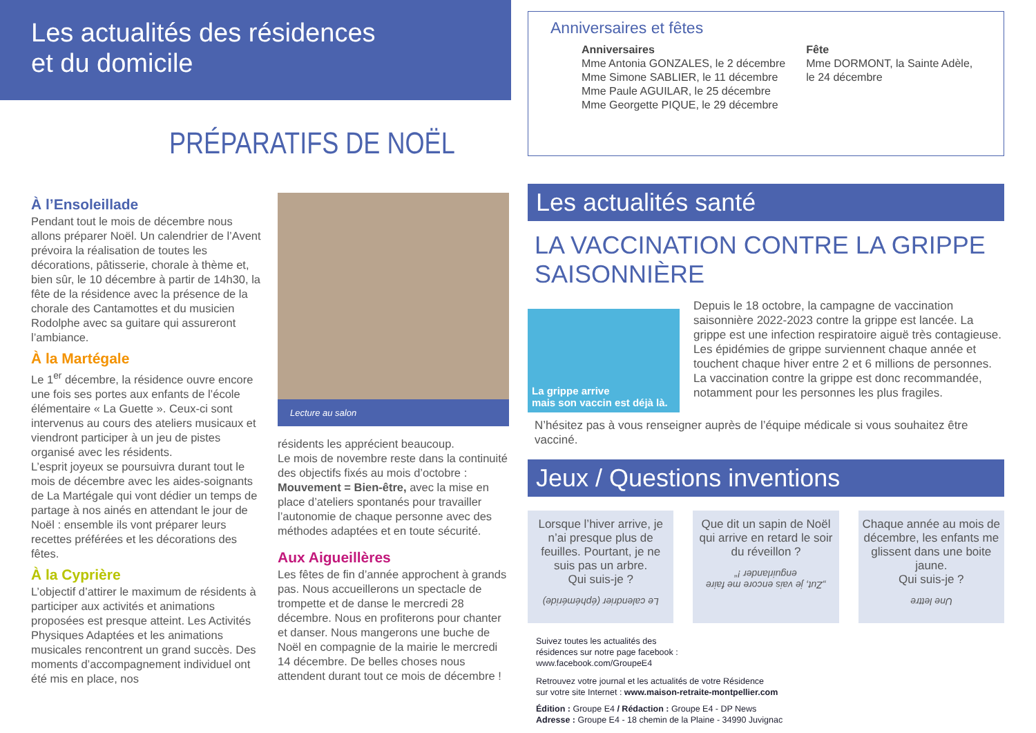Les actualités des résidences
et du domicile
PRÉPARATIFS DE NOËL
À l’Ensoleillade
Pendant tout le mois de décembre nous allons préparer Noël. Un calendrier de l’Avent prévoira la réalisation de toutes les décorations, pâtisserie, chorale à thème et, bien sûr, le 10 décembre à partir de 14h30, la fête de la résidence avec la présence de la chorale des Cantamottes et du musicien Rodolphe avec sa guitare qui assureront l’ambiance.
À la Martégale
Le 1<sup>er</sup> décembre, la résidence ouvre encore une fois ses portes aux enfants de l’école élémentaire « La Guette ». Ceux-ci sont intervenus au cours des ateliers musicaux et viendront participer à un jeu de pistes organisé avec les résidents.
L’esprit joyeux se poursuivra durant tout le mois de décembre avec les aides-soignants de La Martégale qui vont dédier un temps de partage à nos ainés en attendant le jour de Noël : ensemble ils vont préparer leurs recettes préférées et les décorations des fêtes.
À la Cyprière
L’objectif d’attirer le maximum de résidents à participer aux activités et animations proposées est presque atteint. Les Activités Physiques Adaptées et les animations musicales rencontrent un grand succès. Des moments d’accompagnement individuel ont été mis en place, nos
Lecture au salon
résidents les apprécient beaucoup.
Le mois de novembre reste dans la continuité des objectifs fixés au mois d’octobre : Mouvement = Bien-être, avec la mise en place d’ateliers spontanés pour travailler l’autonomie de chaque personne avec des méthodes adaptées et en toute sécurité.
Aux Aigueillères
Les fêtes de fin d’année approchent à grands pas. Nous accueillerons un spectacle de trompette et de danse le mercredi 28 décembre. Nous en profiterons pour chanter et danser. Nous mangerons une buche de Noël en compagnie de la mairie le mercredi 14 décembre. De belles choses nous attendent durant tout ce mois de décembre !
Anniversaires et fêtes
Anniversaires
Mme Antonia GONZALES, le 2 décembre
Mme Simone SABLIER, le 11 décembre
Mme Paule AGUILAR, le 25 décembre
Mme Georgette PIQUE, le 29 décembre
Fête
Mme DORMONT, la Sainte Adèle,
le 24 décembre
Les actualités santé
LA VACCINATION CONTRE LA GRIPPE SAISONNIÈRE
La grippe arrive
mais son vaccin est déjà là.
Depuis le 18 octobre, la campagne de vaccination saisonnière 2022-2023 contre la grippe est lancée. La grippe est une infection respiratoire aiguë très contagieuse. Les épidémies de grippe surviennent chaque année et touchent chaque hiver entre 2 et 6 millions de personnes. La vaccination contre la grippe est donc recommandée, notamment pour les personnes les plus fragiles.
N’hésitez pas à vous renseigner auprès de l’équipe médicale si vous souhaitez être vacciné.
Jeux / Questions inventions
Lorsque l’hiver arrive, je n’ai presque plus de feuilles. Pourtant, je ne suis pas un arbre.
Qui suis-je ?
Le calendrier (éphéméride)
Que dit un sapin de Noël qui arrive en retard le soir du réveillon ?
„Zut, je vais encore me faire enguirlander !“
Chaque année au mois de décembre, les enfants me glissent dans une boite jaune.
Qui suis-je ?
Une lettre
Suivez toutes les actualités des
résidences sur notre page facebook :
www.facebook.com/GroupeE4
Retrouvez votre journal et les actualités de votre Résidence
sur votre site Internet : www.maison-retraite-montpellier.com
Édition : Groupe E4 / Rédaction : Groupe E4 - DP News
Adresse : Groupe E4 - 18 chemin de la Plaine - 34990 Juvignac